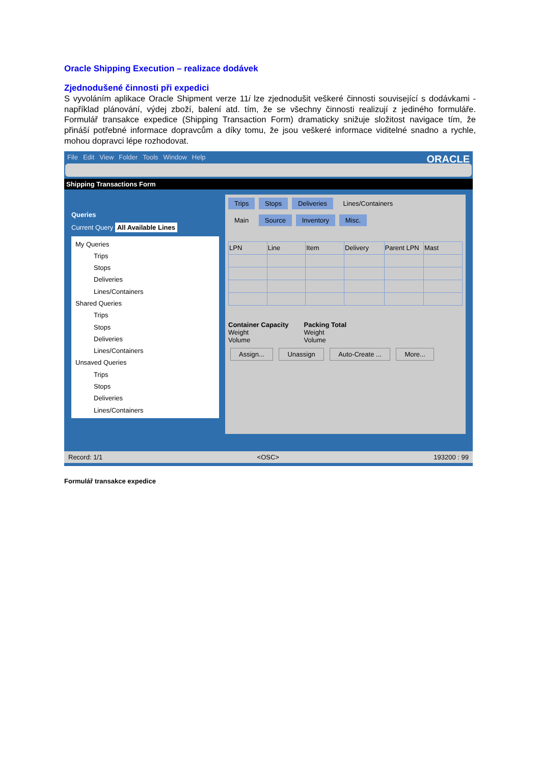Oracle Shipping Execution – realizace dodávek
Zjednodušené činnosti při expedici
S vyvoláním aplikace Oracle Shipment verze 11i lze zjednodušit veškeré činnosti související s dodávkami - například plánování, výdej zboží, balení atd. tím, že se všechny činnosti realizují z jediného formuláře. Formulář transakce expedice (Shipping Transaction Form) dramaticky snižuje složitost navigace tím, že přináší potřebné informace dopravcům a díky tomu, že jsou veškeré informace viditelné snadno a rychle, mohou dopravci lépe rozhodovat.
File Edit View Folder Tools Window Help ORACLE
Shipping Transactions Form
Queries
Current Query All Available Lines
My Queries
Trips
Stops
Deliveries
Lines/Containers
Shared Queries
Trips
Stops
Deliveries
Lines/Containers
Unsaved Queries
Trips
Stops
Deliveries
Lines/Containers
Trips Stops Deliveries Lines/Containers
Main Source Inventory Misc.
| LPN | Line | Item | Delivery | Parent LPN | Mast |
| --- | --- | --- | --- | --- | --- |
Container Capacity
Weight
Volume
Packing Total
Weight
Volume
Assign... Unassign Auto-Create ... More...
Record: 1/1 <OSC> 193200 : 99
Formulář transakce expedice